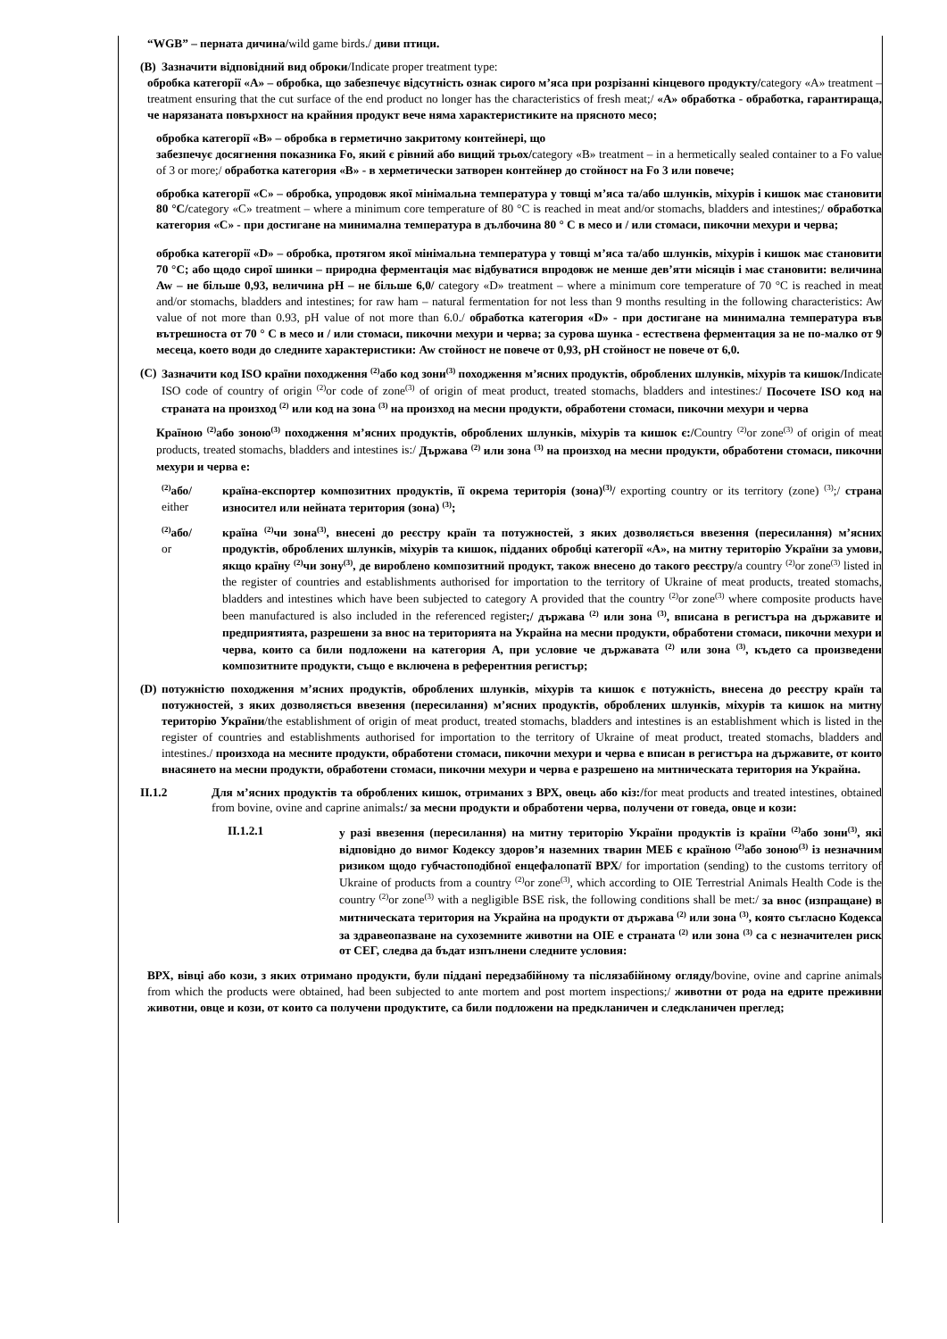“WGB” – перната дичина/wild game birds./ диви птици.
(B) Зазначити відповідний вид оброки/Indicate proper treatment type:
обробка категорії «А» – обробка, що забезпечує відсутність ознак сирого м’яса при розрізанні кінцевого продукту/category «A» treatment – treatment ensuring that the cut surface of the end product no longer has the characteristics of fresh meat;/ «А» обработка - обработка, гарантираща, че нарязаната повърхност на крайния продукт вече няма характеристиките на прясното месо;
обробка категорії «В» – обробка в герметично закритому контейнері, що
забезпечує досягнення показника Fo, який є рівний або вищий трьох/category «B» treatment – in a hermetically sealed container to a Fo value of 3 or more;/ обработка категория «В» - в херметически затворен контейнер до стойност на Fo 3 или повече;
обробка категорії «С» – обробка, упродовж якої мінімальна температура у товщі м’яса та/або шлунків, міхурів і кишок має становити 80 °С/category «C» treatment – where a minimum core temperature of 80 °C is reached in meat and/or stomachs, bladders and intestines;/ обработка категория «С» - при достигане на минимална температура в дълбочина 80 ° C в месо и / или стомаси, пикочни мехури и черва;
обробка категорії «D» – обробка, протягом якої мінімальна температура у товщі м’яса та/або шлунків, міхурів і кишок має становити 70 °С; або щодо сирої шинки – природна ферментація має відбуватися впродовж не менше дев’яти місяців і має становити: величина Aw – не більше 0,93, величина pH – не більше 6,0/ category «D» treatment – where a minimum core temperature of 70 °C is reached in meat and/or stomachs, bladders and intestines; for raw ham – natural fermentation for not less than 9 months resulting in the following characteristics: Aw value of not more than 0.93, pH value of not more than 6.0./ обработка категория «D» - при достигане на минимална температура във вътрешноста от 70 ° C в месо и / или стомаси, пикочни мехури и черва; за сурова шунка - естествена ферментация за не по-малко от 9 месеца, което води до следните характеристики: Aw стойност не повече от 0,93, pH стойност не повече от 6,0.
(C) Зазначити код ISO країни походження <sup>(2)</sup>або код зони<sup>(3)</sup> походження м’ясних продуктів, оброблених шлунків, міхурів та кишок/Indicate ISO code of country of origin <sup>(2)</sup>or code of zone<sup>(3)</sup> of origin of meat product, treated stomachs, bladders and intestines:/ Посочете ISO код на страната на произход <sup>(2)</sup> или код на зона <sup>(3)</sup> на произход на месни продукти, обработени стомаси, пикочни мехури и черва
Країною <sup>(2)</sup>або зоною<sup>(3)</sup> походження м’ясних продуктів, оброблених шлунків, міхурів та кишок є:/Country <sup>(2)</sup>or zone<sup>(3)</sup> of origin of meat products, treated stomachs, bladders and intestines is:/ Държава <sup>(2)</sup> или зона <sup>(3)</sup> на произход на месни продукти, обработени стомаси, пикочни мехури и черва е:
<sup>(2)</sup> або/
either
країна-експортер композитних продуктів, її окрема територія (зона)<sup>(3)</sup>/ exporting country or its territory (zone) <sup>(3)</sup>;/ страна износител или нейната територия (зона) <sup>(3)</sup>;
<sup>(2)</sup> або/
or
країна <sup>(2)</sup>чи зона<sup>(3)</sup>, внесені до реєстру країн та потужностей, з яких дозволяється ввезення (пересилання) м’ясних продуктів, оброблених шлунків, міхурів та кишок, підданих обробці категорії «А», на митну територію України за умови, якщо країну <sup>(2)</sup>чи зону<sup>(3)</sup>, де вироблено композитний продукт, також внесено до такого реєстру/a country <sup>(2)</sup>or zone<sup>(3)</sup> listed in the register of countries and establishments authorised for importation to the territory of Ukraine of meat products, treated stomachs, bladders and intestines which have been subjected to category A provided that the country <sup>(2)</sup>or zone<sup>(3)</sup> where composite products have been manufactured is also included in the referenced register;/ държава <sup>(2)</sup> или зона <sup>(3)</sup>, вписана в регистъра на държавите и предприятията, разрешени за внос на територията на Украйна на месни продукти, обработени стомаси, пикочни мехури и черва, които са били подложени на категория А, при условие че държавата <sup>(2)</sup> или зона <sup>(3)</sup>, където са произведени композитните продукти, също е включена в референтния регистър;
(D) потужністю походження м’ясних продуктів, оброблених шлунків, міхурів та кишок є потужність, внесена до реєстру країн та потужностей, з яких дозволяється ввезення (пересилання) м’ясних продуктів, оброблених шлунків, міхурів та кишок на митну територію України/the establishment of origin of meat product, treated stomachs, bladders and intestines is an establishment which is listed in the register of countries and establishments authorised for importation to the territory of Ukraine of meat product, treated stomachs, bladders and intestines./ произхода на месните продукти, обработени стомаси, пикочни мехури и черва е вписан в регистъра на държавите, от които внасянето на месни продукти, обработени стомаси, пикочни мехури и черва е разрешено на митническата територия на Украйна.
II.1.2 Для м’ясних продуктів та оброблених кишок, отриманих з ВРХ, овець або кіз:/for meat products and treated intestines, obtained from bovine, ovine and caprine animals:/ за месни продукти и обработени черва, получени от говеда, овце и кози:
II.1.2.1 у разі ввезення (пересилання) на митну територію України продуктів із країни <sup>(2)</sup>або зони<sup>(3)</sup>, які відповідно до вимог Кодексу здоров’я наземних тварин МЕБ є країною <sup>(2)</sup>або зоною<sup>(3)</sup> із незначним ризиком щодо губчастоподібної енцефалопатії ВРХ/ for importation (sending) to the customs territory of Ukraine of products from a country <sup>(2)</sup>or zone<sup>(3)</sup>, which according to OIE Terrestrial Animals Health Code is the country <sup>(2)</sup>or zone<sup>(3)</sup> with a negligible BSE risk, the following conditions shall be met:/ за внос (изпращане) в митническата територия на Украйна на продукти от държава <sup>(2)</sup> или зона <sup>(3)</sup>, която съгласно Кодекса за здравеопазване на сухоземните животни на OIE е страната <sup>(2)</sup> или зона <sup>(3)</sup> са с незначителен риск от СЕГ, следва да бъдат изпълнени следните условия:
ВРХ, вівці або кози, з яких отримано продукти, були піддані передзабійному та післязабійному огляду/bovine, ovine and caprine animals from which the products were obtained, had been subjected to ante mortem and post mortem inspections;/ животни от рода на едрите преживни животни, овце и кози, от които са получени продуктите, са били подложени на предкланичен и следкланичен преглед;